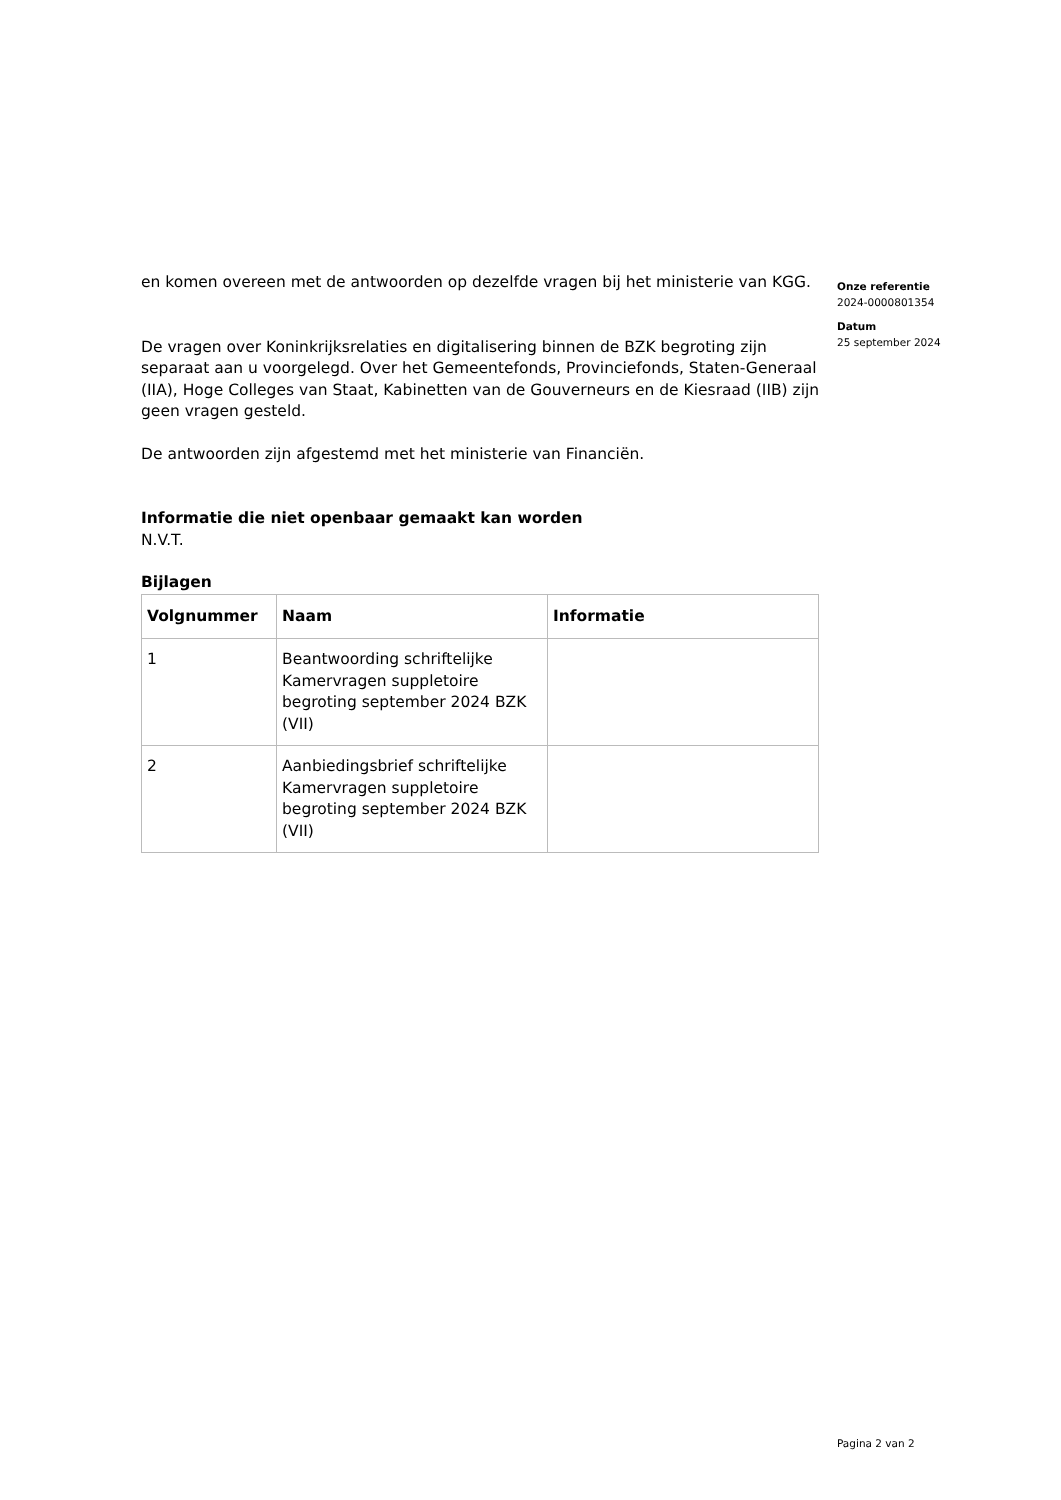en komen overeen met de antwoorden op dezelfde vragen bij het ministerie van KGG.
De vragen over Koninkrijksrelaties en digitalisering binnen de BZK begroting zijn separaat aan u voorgelegd. Over het Gemeentefonds, Provinciefonds, Staten-Generaal (IIA), Hoge Colleges van Staat, Kabinetten van de Gouverneurs en de Kiesraad (IIB) zijn geen vragen gesteld.
De antwoorden zijn afgestemd met het ministerie van Financiën.
Informatie die niet openbaar gemaakt kan worden
N.V.T.
Bijlagen
| Volgnummer | Naam | Informatie |
| --- | --- | --- |
| 1 | Beantwoording schriftelijke Kamervragen suppletoire begroting september 2024 BZK (VII) | |
| 2 | Aanbiedingsbrief schriftelijke Kamervragen suppletoire begroting september 2024 BZK (VII) | |
Onze referentie
2024-0000801354
Datum
25 september 2024
Pagina 2 van 2